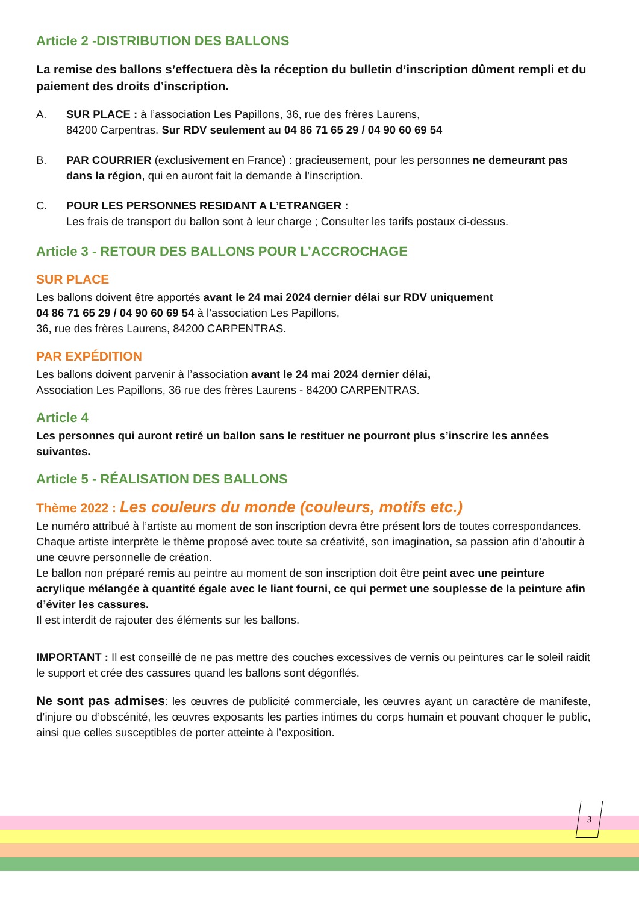Article 2 -DISTRIBUTION DES BALLONS
La remise des ballons s’effectuera dès la réception du bulletin d’inscription dûment rempli et du paiement des droits d’inscription.
A. SUR PLACE : à l’association Les Papillons, 36, rue des frères Laurens,
84200 Carpentras. Sur RDV seulement au 04 86 71 65 29 / 04 90 60 69 54
B. PAR COURRIER (exclusivement en France) : gracieusement, pour les personnes ne demeurant pas dans la région, qui en auront fait la demande à l’inscription.
C. POUR LES PERSONNES RESIDANT A L’ETRANGER :
Les frais de transport du ballon sont à leur charge ; Consulter les tarifs postaux ci-dessus.
Article 3 - RETOUR DES BALLONS POUR L’ACCROCHAGE
SUR PLACE
Les ballons doivent être apportés avant le 24 mai 2024 dernier délai sur RDV uniquement
04 86 71 65 29 / 04 90 60 69 54 à l’association Les Papillons,
36, rue des frères Laurens, 84200 CARPENTRAS.
PAR EXPÉDITION
Les ballons doivent parvenir à l’association avant le 24 mai 2024 dernier délai,
Association Les Papillons, 36 rue des frères Laurens - 84200 CARPENTRAS.
Article 4
Les personnes qui auront retiré un ballon sans le restituer ne pourront plus s’inscrire les années suivantes.
Article 5 - RÉALISATION DES BALLONS
Thème 2022 : Les couleurs du monde (couleurs, motifs etc.)
Le numéro attribué à l’artiste au moment de son inscription devra être présent lors de toutes correspondances.
Chaque artiste interprète le thème proposé avec toute sa créativité, son imagination, sa passion afin d’aboutir à une œuvre personnelle de création.
Le ballon non préparé remis au peintre au moment de son inscription doit être peint avec une peinture acrylique mélangée à quantité égale avec le liant fourni, ce qui permet une souplesse de la peinture afin d’éviter les cassures.
Il est interdit de rajouter des éléments sur les ballons.
IMPORTANT : Il est conseillé de ne pas mettre des couches excessives de vernis ou peintures car le soleil raidit le support et crée des cassures quand les ballons sont dégonflés.
Ne sont pas admises: les œuvres de publicité commerciale, les œuvres ayant un caractère de manifeste, d’injure ou d’obscénité, les œuvres exposants les parties intimes du corps humain et pouvant choquer le public, ainsi que celles susceptibles de porter atteinte à l’exposition.
3